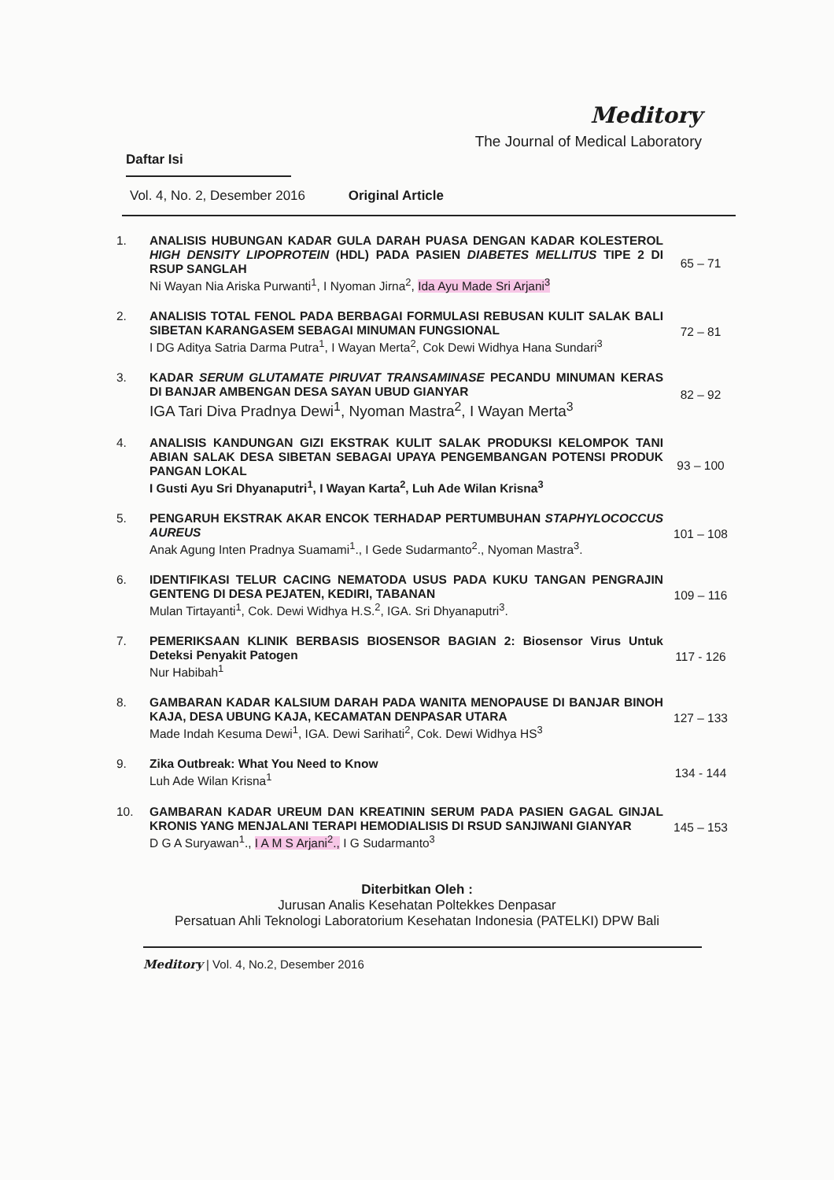Meditory
The Journal of Medical Laboratory
Daftar Isi
Vol. 4, No. 2, Desember 2016 Original Article
| 1. | ANALISIS HUBUNGAN KADAR GULA DARAH PUASA DENGAN KADAR KOLESTEROL HIGH DENSITY LIPOPROTEIN (HDL) PADA PASIEN DIABETES MELLITUS TIPE 2 DI RSUP SANGLAH Ni Wayan Nia Ariska Purwanti<sup>1</sup>, I Nyoman Jirna<sup>2</sup>, Ida Ayu Made Sri Arjani<sup>3</sup> | 65 – 71 |
| 2. | ANALISIS TOTAL FENOL PADA BERBAGAI FORMULASI REBUSAN KULIT SALAK BALI SIBETAN KARANGASEM SEBAGAI MINUMAN FUNGSIONAL I DG Aditya Satria Darma Putra<sup>1</sup>, I Wayan Merta<sup>2</sup>, Cok Dewi Widhya Hana Sundari<sup>3</sup> | 72 – 81 |
| 3. | KADAR SERUM GLUTAMATE PIRUVAT TRANSAMINASE PECANDU MINUMAN KERAS DI BANJAR AMBENGAN DESA SAYAN UBUD GIANYAR IGA Tari Diva Pradnya Dewi<sup>1</sup>, Nyoman Mastra<sup>2</sup>, I Wayan Merta<sup>3</sup> | 82 – 92 |
| 4. | ANALISIS KANDUNGAN GIZI EKSTRAK KULIT SALAK PRODUKSI KELOMPOK TANI ABIAN SALAK DESA SIBETAN SEBAGAI UPAYA PENGEMBANGAN POTENSI PRODUK PANGAN LOKAL I Gusti Ayu Sri Dhyanaputri<sup>1</sup>, I Wayan Karta<sup>2</sup>, Luh Ade Wilan Krisna<sup>3</sup> | 93 – 100 |
| 5. | PENGARUH EKSTRAK AKAR ENCOK TERHADAP PERTUMBUHAN STAPHYLOCOCCUS AUREUS Anak Agung Inten Pradnya Suamami<sup>1</sup>., I Gede Sudarmanto<sup>2</sup>., Nyoman Mastra<sup>3</sup>. | 101 – 108 |
| 6. | IDENTIFIKASI TELUR CACING NEMATODA USUS PADA KUKU TANGAN PENGRAJIN GENTENG DI DESA PEJATEN, KEDIRI, TABANAN Mulan Tirtayanti<sup>1</sup>, Cok. Dewi Widhya H.S.<sup>2</sup>, IGA. Sri Dhyanaputri<sup>3</sup>. | 109 – 116 |
| 7. | PEMERIKSAAN KLINIK BERBASIS BIOSENSOR BAGIAN 2: Biosensor Virus Untuk Deteksi Penyakit Patogen Nur Habibah<sup>1</sup> | 117 - 126 |
| 8. | GAMBARAN KADAR KALSIUM DARAH PADA WANITA MENOPAUSE DI BANJAR BINOH KAJA, DESA UBUNG KAJA, KECAMATAN DENPASAR UTARA Made Indah Kesuma Dewi<sup>1</sup>, IGA. Dewi Sarihati<sup>2</sup>, Cok. Dewi Widhya HS<sup>3</sup> | 127 – 133 |
| 9. | Zika Outbreak: What You Need to Know Luh Ade Wilan Krisna<sup>1</sup> | 134 - 144 |
| 10. | GAMBARAN KADAR UREUM DAN KREATININ SERUM PADA PASIEN GAGAL GINJAL KRONIS YANG MENJALANI TERAPI HEMODIALISIS DI RSUD SANJIWANI GIANYAR D G A Suryawan<sup>1</sup>., I A M S Arjani<sup>2</sup>., I G Sudarmanto<sup>3</sup> | 145 – 153 |
Diterbitkan Oleh :
Jurusan Analis Kesehatan Poltekkes Denpasar
Persatuan Ahli Teknologi Laboratorium Kesehatan Indonesia (PATELKI) DPW Bali
Meditory | Vol. 4, No.2, Desember 2016